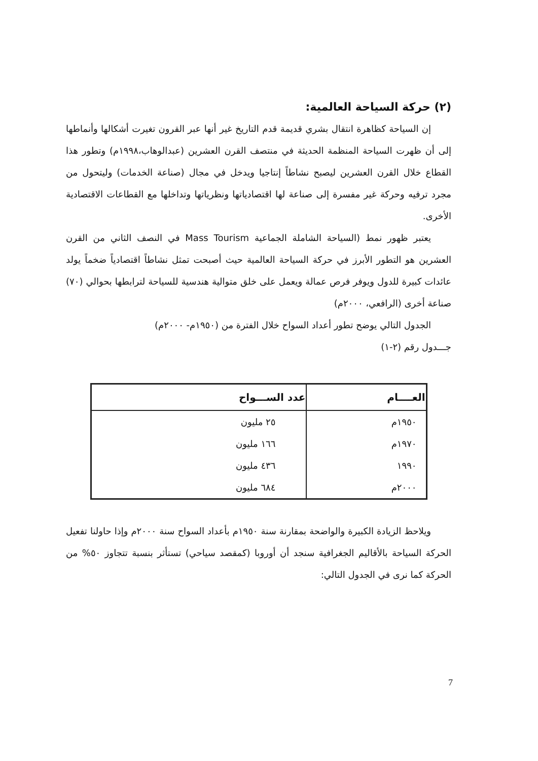(٢) حركة السياحة العالمية:
إن السياحة كظاهرة انتقال بشري قديمة قدم التاريخ غير أنها عبر القرون تغيرت أشكالها وأنماطها إلى أن ظهرت السياحة المنظمة الحديثة في منتصف القرن العشرين (عبدالوهاب،١٩٩٨م) وتطور هذا القطاع خلال القرن العشرين ليصبح نشاطاً إنتاجيا ويدخل في مجال (صناعة الخدمات) وليتحول من مجرد ترفيه وحركة غير مفسرة إلى صناعة لها اقتصادياتها ونظرياتها وتداخلها مع القطاعات الاقتصادية الأخرى.
يعتبر ظهور نمط (السياحة الشاملة الجماعية Mass Tourism في النصف الثاني من القرن العشرين هو التطور الأبرز في حركة السياحة العالمية حيث أصبحت تمثل نشاطاً اقتصادياً ضخماً يولد عائدات كبيرة للدول ويوفر فرص عمالة ويعمل على خلق متوالية هندسية للسياحة لترابطها بحوالي (٧٠) صناعة أخرى (الرافعي، ٢٠٠٠م)
الجدول التالي يوضح تطور أعداد السواح خلال الفترة من (١٩٥٠م- ٢٠٠٠م)
جـــدول رقم (٢-١)
| العــــام | عدد الســـواح |
| --- | --- |
| ١٩٥٠م | ٢٥ مليون |
| ١٩٧٠م | ١٦٦ مليون |
| ١٩٩٠ | ٤٣٦ مليون |
| ٢٠٠٠م | ٦٨٤ مليون |
ويلاحظ الزيادة الكبيرة والواضحة بمقارنة سنة ١٩٥٠م بأعداد السواح سنة ٢٠٠٠م وإذا حاولنا تفعيل الحركة السياحة بالأقاليم الجغرافية سنجد أن أوروبا (كمقصد سياحي) تستأثر بنسبة تتجاوز ٥٠% من الحركة كما نرى في الجدول التالي:
7